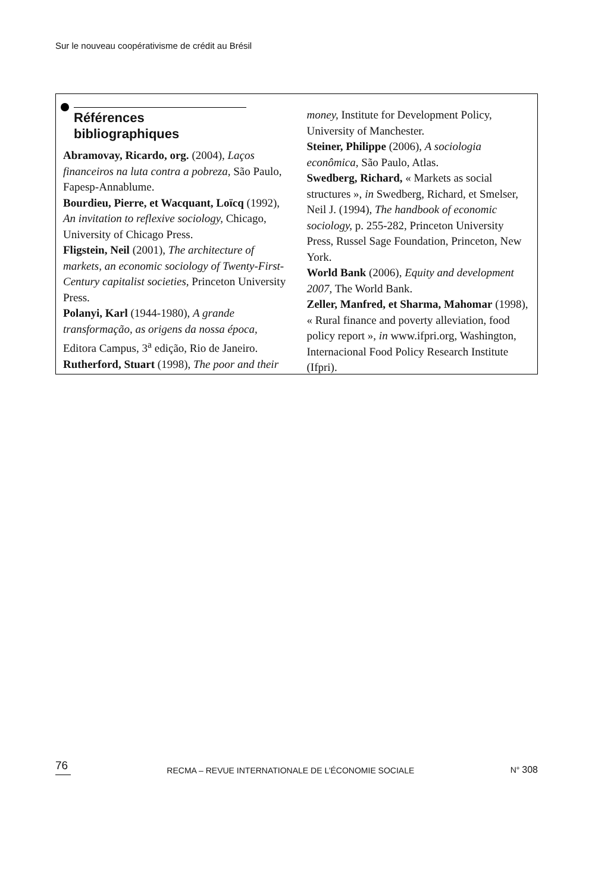Sur le nouveau coopérativisme de crédit au Brésil
Références bibliographiques
Abramovay, Ricardo, org. (2004), Laços financeiros na luta contra a pobreza, São Paulo, Fapesp-Annablume.
Bourdieu, Pierre, et Wacquant, Loïcq (1992), An invitation to reflexive sociology, Chicago, University of Chicago Press.
Fligstein, Neil (2001), The architecture of markets, an economic sociology of Twenty-First-Century capitalist societies, Princeton University Press.
Polanyi, Karl (1944-1980), A grande transformação, as origens da nossa época, Editora Campus, 3<sup>a</sup> edição, Rio de Janeiro.
Rutherford, Stuart (1998), The poor and their
money, Institute for Development Policy, University of Manchester.
Steiner, Philippe (2006), A sociologia econômica, São Paulo, Atlas.
Swedberg, Richard, « Markets as social structures », in Swedberg, Richard, et Smelser, Neil J. (1994), The handbook of economic sociology, p. 255-282, Princeton University Press, Russel Sage Foundation, Princeton, New York.
World Bank (2006), Equity and development 2007, The World Bank.
Zeller, Manfred, et Sharma, Mahomar (1998), « Rural finance and poverty alleviation, food policy report », in www.ifpri.org, Washington, Internacional Food Policy Research Institute (Ifpri).
76
RECMA – REVUE INTERNATIONALE DE L’ÉCONOMIE SOCIALE
N° 308